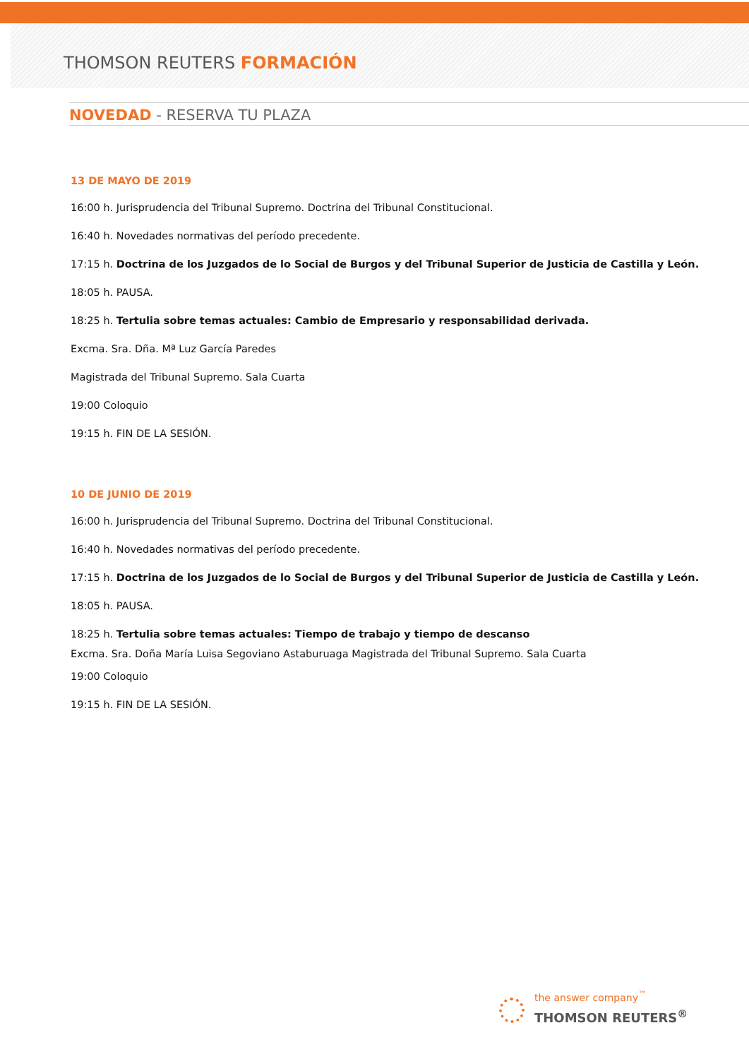THOMSON REUTERS FORMACIÓN
NOVEDAD - RESERVA TU PLAZA
13 DE MAYO DE 2019
16:00 h. Jurisprudencia del Tribunal Supremo. Doctrina del Tribunal Constitucional.
16:40 h. Novedades normativas del período precedente.
17:15 h. Doctrina de los Juzgados de lo Social de Burgos y del Tribunal Superior de Justicia de Castilla y León.
18:05 h. PAUSA.
18:25 h. Tertulia sobre temas actuales: Cambio de Empresario y responsabilidad derivada.
Excma. Sra. Dña. Mª Luz García Paredes
Magistrada del Tribunal Supremo. Sala Cuarta
19:00 Coloquio
19:15 h. FIN DE LA SESIÓN.
10 DE JUNIO DE 2019
16:00 h. Jurisprudencia del Tribunal Supremo. Doctrina del Tribunal Constitucional.
16:40 h. Novedades normativas del período precedente.
17:15 h. Doctrina de los Juzgados de lo Social de Burgos y del Tribunal Superior de Justicia de Castilla y León.
18:05 h. PAUSA.
18:25 h. Tertulia sobre temas actuales: Tiempo de trabajo y tiempo de descanso
Excma. Sra. Doña María Luisa Segoviano Astaburuaga Magistrada del Tribunal Supremo. Sala Cuarta
19:00 Coloquio
19:15 h. FIN DE LA SESIÓN.
the answer company<sup>™</sup>
THOMSON REUTERS<sup>®</sup>